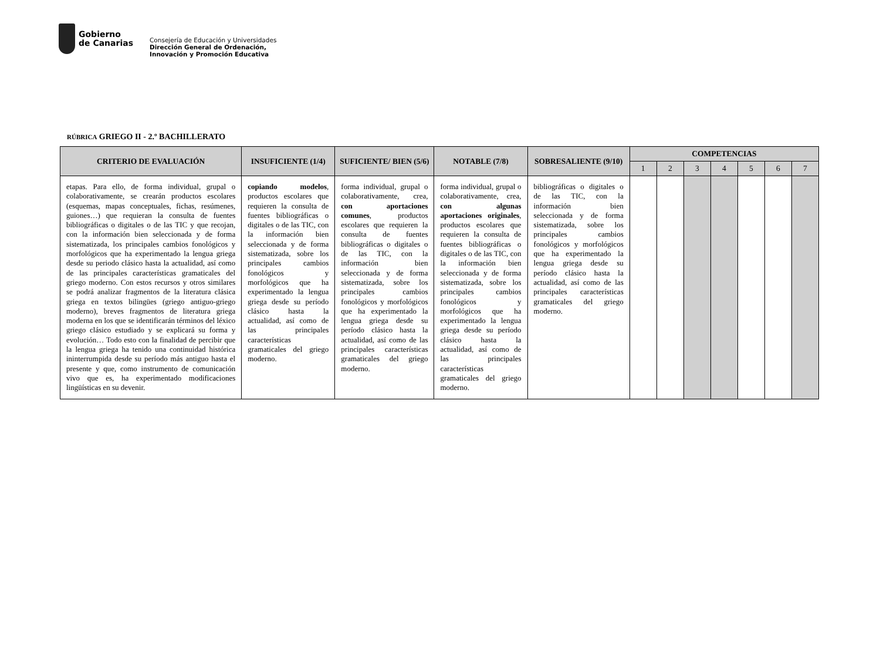Gobierno
de Canarias
Consejería de Educación y Universidades
Dirección General de Ordenación,
Innovación y Promoción Educativa
RÚBRICA GRIEGO II - 2.º BACHILLERATO
| CRITERIO DE EVALUACIÓN | INSUFICIENTE (1/4) | SUFICIENTE/ BIEN (5/6) | NOTABLE (7/8) | SOBRESALIENTE (9/10) | COMPETENCIAS | | | | | | |
| --- | --- | --- | --- | --- | --- | --- | --- | --- | --- | --- | --- |
| | | | | | 1 | 2 | 3 | 4 | 5 | 6 | 7 |
| etapas. Para ello, de forma individual, grupal o colaborativamente, se crearán productos escolares (esquemas, mapas conceptuales, fichas, resúmenes, guiones…) que requieran la consulta de fuentes bibliográficas o digitales o de las TIC y que recojan, con la información bien seleccionada y de forma sistematizada, los principales cambios fonológicos y morfológicos que ha experimentado la lengua griega desde su periodo clásico hasta la actualidad, así como de las principales características gramaticales del griego moderno. Con estos recursos y otros similares se podrá analizar fragmentos de la literatura clásica griega en textos bilingües (griego antiguo-griego moderno), breves fragmentos de literatura griega moderna en los que se identificarán términos del léxico griego clásico estudiado y se explicará su forma y evolución… Todo esto con la finalidad de percibir que la lengua griega ha tenido una continuidad histórica ininterrumpida desde su período más antiguo hasta el presente y que, como instrumento de comunicación vivo que es, ha experimentado modificaciones lingüísticas en su devenir. | copiando modelos , productos escolares que requieren la consulta de fuentes bibliográficas o digitales o de las TIC, con la información bien seleccionada y de forma sistematizada, sobre los principales cambios fonológicos y morfológicos que ha experimentado la lengua griega desde su período clásico hasta la actualidad, así como de las principales características gramaticales del griego moderno. | forma individual, grupal o colaborativamente, crea, con aportaciones comunes , productos escolares que requieren la consulta de fuentes bibliográficas o digitales o de las TIC, con la información bien seleccionada y de forma sistematizada, sobre los principales cambios fonológicos y morfológicos que ha experimentado la lengua griega desde su período clásico hasta la actualidad, así como de las principales características gramaticales del griego moderno. | forma individual, grupal o colaborativamente, crea, con algunas aportaciones originales , productos escolares que requieren la consulta de fuentes bibliográficas o digitales o de las TIC, con la información bien seleccionada y de forma sistematizada, sobre los principales cambios fonológicos y morfológicos que ha experimentado la lengua griega desde su período clásico hasta la actualidad, así como de las principales características gramaticales del griego moderno. | bibliográficas o digitales o de las TIC, con la información bien seleccionada y de forma sistematizada, sobre los principales cambios fonológicos y morfológicos que ha experimentado la lengua griega desde su período clásico hasta la actualidad, así como de las principales características gramaticales del griego moderno. | | | | | | | |